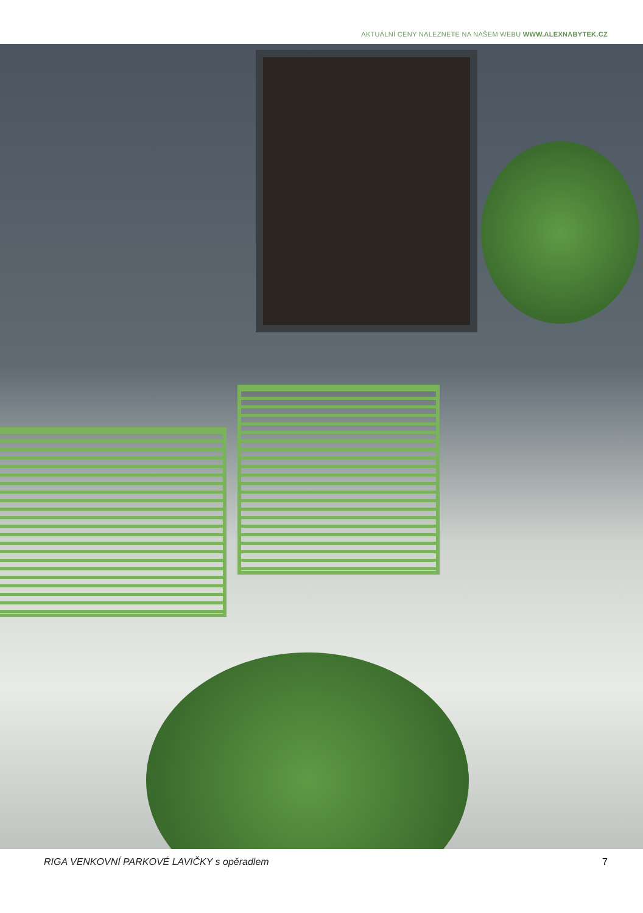AKTUÁLNÍ CENY NALEZNETE NA NAŠEM WEBU WWW.ALEXNABYTEK.CZ
RIGA VENKOVNÍ PARKOVÉ LAVIČKY s opěradlem 7